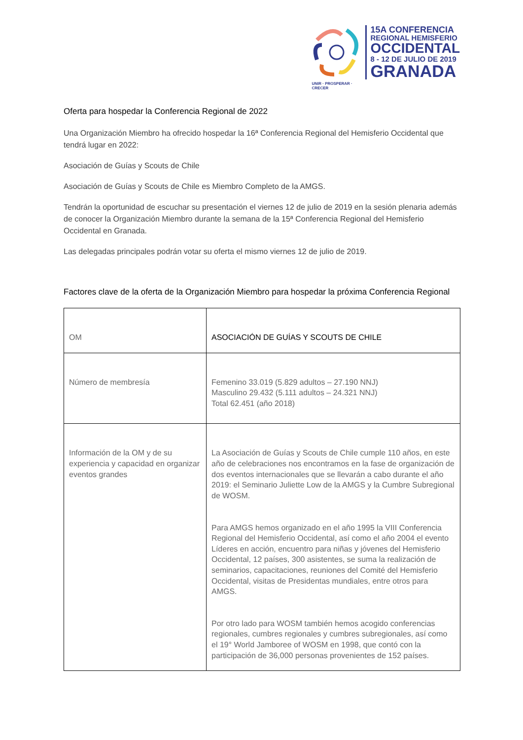UNIR · PROSPERAR · CRECER
15A CONFERENCIA
REGIONAL HEMISFERIO
OCCIDENTAL
8 - 12 DE JULIO DE 2019
GRANADA
Oferta para hospedar la Conferencia Regional de 2022
Una Organización Miembro ha ofrecido hospedar la 16ª Conferencia Regional del Hemisferio Occidental que tendrá lugar en 2022:
Asociación de Guías y Scouts de Chile
Asociación de Guías y Scouts de Chile es Miembro Completo de la AMGS.
Tendrán la oportunidad de escuchar su presentación el viernes 12 de julio de 2019 en la sesión plenaria además de conocer la Organización Miembro durante la semana de la 15ª Conferencia Regional del Hemisferio Occidental en Granada.
Las delegadas principales podrán votar su oferta el mismo viernes 12 de julio de 2019.
Factores clave de la oferta de la Organización Miembro para hospedar la próxima Conferencia Regional
| OM | ASOCIACIÓN DE GUÍAS Y SCOUTS DE CHILE |
| Número de membresía | Femenino 33.019 (5.829 adultos – 27.190 NNJ) Masculino 29.432 (5.111 adultos – 24.321 NNJ) Total 62.451 (año 2018) |
| Información de la OM y de su experiencia y capacidad en organizar eventos grandes | La Asociación de Guías y Scouts de Chile cumple 110 años, en este año de celebraciones nos encontramos en la fase de organización de dos eventos internacionales que se llevarán a cabo durante el año 2019: el Seminario Juliette Low de la AMGS y la Cumbre Subregional de WOSM. Para AMGS hemos organizado en el año 1995 la VIII Conferencia Regional del Hemisferio Occidental, así como el año 2004 el evento Líderes en acción, encuentro para niñas y jóvenes del Hemisferio Occidental, 12 países, 300 asistentes, se suma la realización de seminarios, capacitaciones, reuniones del Comité del Hemisferio Occidental, visitas de Presidentas mundiales, entre otros para AMGS. Por otro lado para WOSM también hemos acogido conferencias regionales, cumbres regionales y cumbres subregionales, así como el 19° World Jamboree of WOSM en 1998, que contó con la participación de 36,000 personas provenientes de 152 países. |